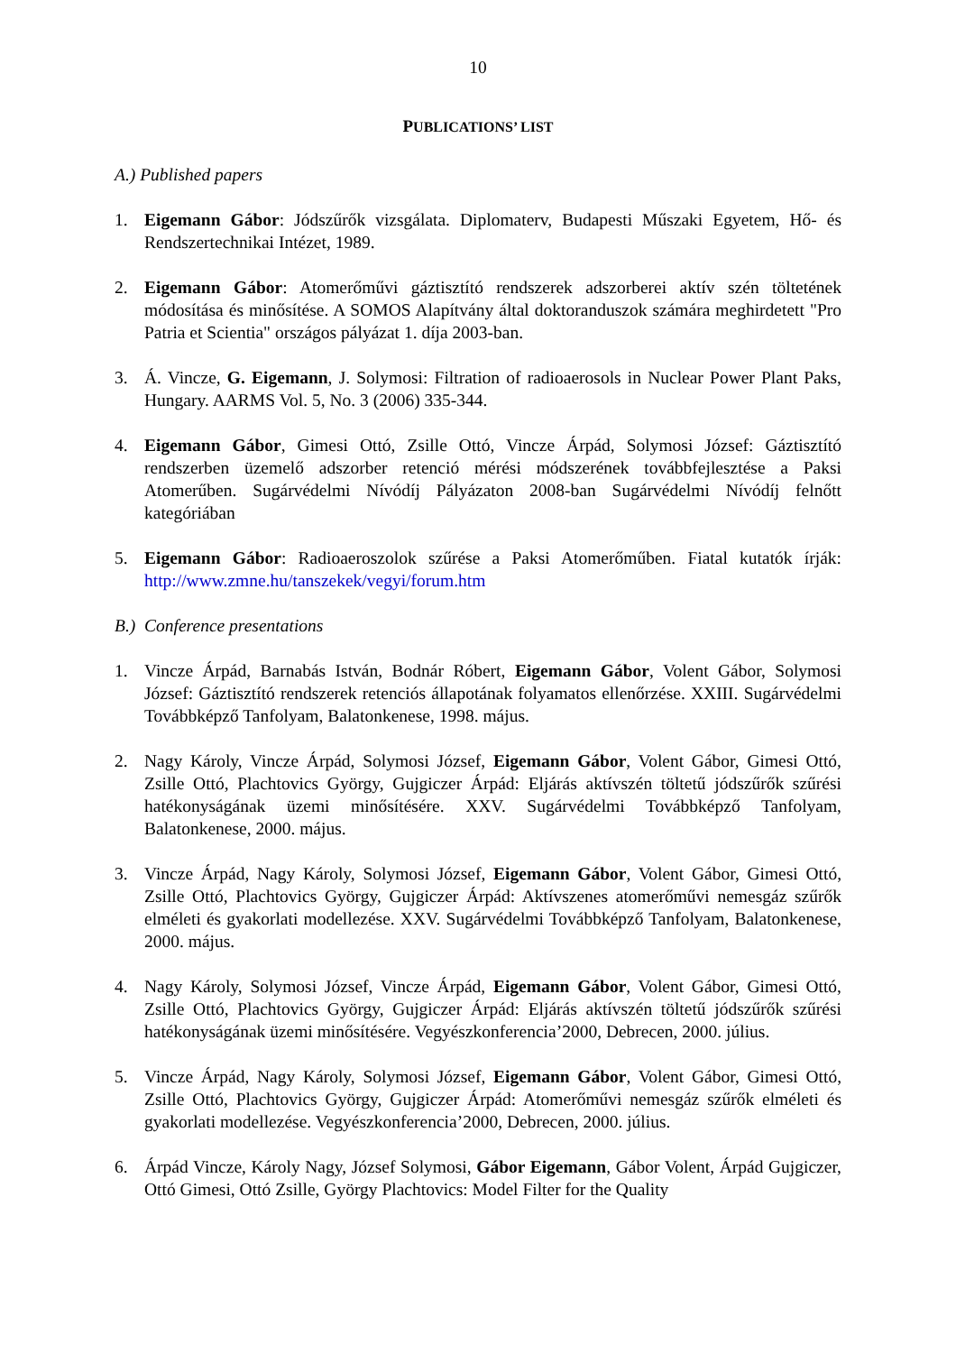10
PUBLICATIONS’ LIST
A.) Published papers
1. Eigemann Gábor: Jódszűrők vizsgálata. Diplomaterv, Budapesti Műszaki Egyetem, Hő- és Rendszertechnikai Intézet, 1989.
2. Eigemann Gábor: Atomerőművi gáztisztító rendszerek adszorberei aktív szén töltetének módosítása és minősítése. A SOMOS Alapítvány által doktoranduszok számára meghirdetett "Pro Patria et Scientia" országos pályázat 1. díja 2003-ban.
3. Á. Vincze, G. Eigemann, J. Solymosi: Filtration of radioaerosols in Nuclear Power Plant Paks, Hungary. AARMS Vol. 5, No. 3 (2006) 335-344.
4. Eigemann Gábor, Gimesi Ottó, Zsille Ottó, Vincze Árpád, Solymosi József: Gáztisztító rendszerben üzemelő adszorber retenció mérési módszerének továbbfejlesztése a Paksi Atomerűben. Sugárvédelmi Nívódíj Pályázaton 2008-ban Sugárvédelmi Nívódíj felnőtt kategóriában
5. Eigemann Gábor: Radioaeroszolok szűrése a Paksi Atomerőműben. Fiatal kutatók írják: http://www.zmne.hu/tanszekek/vegyi/forum.htm
B.) Conference presentations
1. Vincze Árpád, Barnabás István, Bodnár Róbert, Eigemann Gábor, Volent Gábor, Solymosi József: Gáztisztító rendszerek retenciós állapotának folyamatos ellenőrzése. XXIII. Sugárvédelmi Továbbképző Tanfolyam, Balatonkenese, 1998. május.
2. Nagy Károly, Vincze Árpád, Solymosi József, Eigemann Gábor, Volent Gábor, Gimesi Ottó, Zsille Ottó, Plachtovics György, Gujgiczer Árpád: Eljárás aktívszén töltetű jódszűrők szűrési hatékonyságának üzemi minősítésére. XXV. Sugárvédelmi Továbbképző Tanfolyam, Balatonkenese, 2000. május.
3. Vincze Árpád, Nagy Károly, Solymosi József, Eigemann Gábor, Volent Gábor, Gimesi Ottó, Zsille Ottó, Plachtovics György, Gujgiczer Árpád: Aktívszenes atomerőművi nemesgáz szűrők elméleti és gyakorlati modellezése. XXV. Sugárvédelmi Továbbképző Tanfolyam, Balatonkenese, 2000. május.
4. Nagy Károly, Solymosi József, Vincze Árpád, Eigemann Gábor, Volent Gábor, Gimesi Ottó, Zsille Ottó, Plachtovics György, Gujgiczer Árpád: Eljárás aktívszén töltetű jódszűrők szűrési hatékonyságának üzemi minősítésére. Vegyészkonferencia’2000, Debrecen, 2000. július.
5. Vincze Árpád, Nagy Károly, Solymosi József, Eigemann Gábor, Volent Gábor, Gimesi Ottó, Zsille Ottó, Plachtovics György, Gujgiczer Árpád: Atomerőművi nemesgáz szűrők elméleti és gyakorlati modellezése. Vegyészkonferencia’2000, Debrecen, 2000. július.
6. Árpád Vincze, Károly Nagy, József Solymosi, Gábor Eigemann, Gábor Volent, Árpád Gujgiczer, Ottó Gimesi, Ottó Zsille, György Plachtovics: Model Filter for the Quality